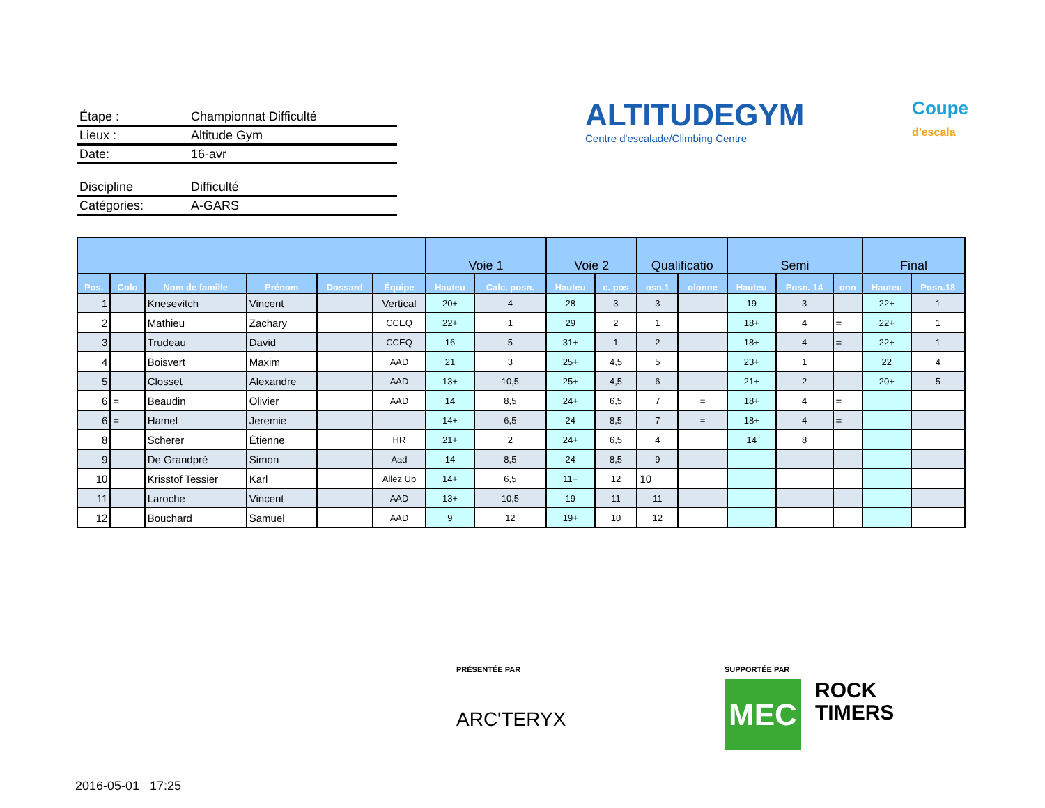Étape : Championnat Difficulté
Lieux : Altitude Gym
Date: 16-avr
Discipline Difficulté
Catégories: A-GARS
ALTITUDEGYM
Centre d'escalade/Climbing Centre
Coupe
d'escala
| | | | | | | Voie 1 | | Voie 2 | | Qualificatio | | Semi | | | Final | |
| --- | --- | --- | --- | --- | --- | --- | --- | --- | --- | --- | --- | --- | --- | --- | --- | --- |
| Pos. | Colo | Nom de famille | Prénom | Dossard | Équipe | Hauteu | Calc. posn. | Hauteu | c. pos | osn.1 | olonne | Hauteu | Posn. 14 | onn | Hauteu | Posn.18 |
| 1 | | Knesevitch | Vincent | | Vertical | 20+ | 4 | 28 | 3 | 3 | | 19 | 3 | | 22+ | 1 |
| 2 | | Mathieu | Zachary | | CCEQ | 22+ | 1 | 29 | 2 | 1 | | 18+ | 4 | = | 22+ | 1 |
| 3 | | Trudeau | David | | CCEQ | 16 | 5 | 31+ | 1 | 2 | | 18+ | 4 | = | 22+ | 1 |
| 4 | | Boisvert | Maxim | | AAD | 21 | 3 | 25+ | 4,5 | 5 | | 23+ | 1 | | 22 | 4 |
| 5 | | Closset | Alexandre | | AAD | 13+ | 10,5 | 25+ | 4,5 | 6 | | 21+ | 2 | | 20+ | 5 |
| 6 | = | Beaudin | Olivier | | AAD | 14 | 8,5 | 24+ | 6,5 | 7 | = | 18+ | 4 | = | | |
| 6 | = | Hamel | Jeremie | | | 14+ | 6,5 | 24 | 8,5 | 7 | = | 18+ | 4 | = | | |
| 8 | | Scherer | Étienne | | HR | 21+ | 2 | 24+ | 6,5 | 4 | | 14 | 8 | | | |
| 9 | | De Grandpré | Simon | | Aad | 14 | 8,5 | 24 | 8,5 | 9 | | | | | | |
| 10 | | Krisstof Tessier | Karl | | Allez Up | 14+ | 6,5 | 11+ | 12 | 10 | | | | | | |
| 11 | | Laroche | Vincent | | AAD | 13+ | 10,5 | 19 | 11 | 11 | | | | | | |
| 12 | | Bouchard | Samuel | | AAD | 9 | 12 | 19+ | 10 | 12 | | | | | | |
PRÉSENTÉE PAR
ARC'TERYX
SUPPORTÉE PAR
MEC
ROCK
TIMERS
2016-05-01 17:25